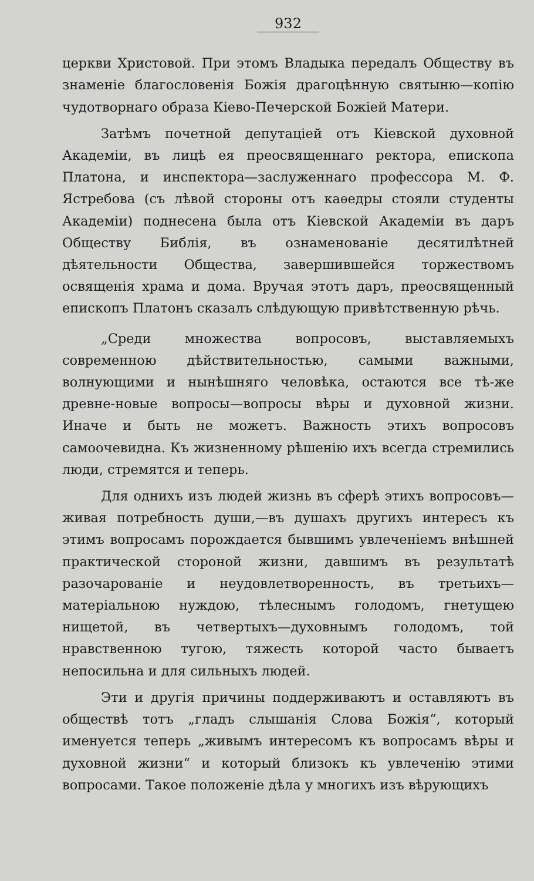932
церкви Христовой. При этомъ Владыка передалъ Обществу въ знаменіе благословенія Божія драгоцѣнную святыню—копію чудотворнаго образа Кіево-Печерской Божіей Матери.
Затѣмъ почетной депутаціей отъ Кіевской духовной Академіи, въ лицѣ ея преосвященнаго ректора, епископа Платона, и инспектора—заслуженнаго профессора М. Ф. Ястребова (съ лѣвой стороны отъ каѳедры стояли студенты Академіи) поднесена была отъ Кіевской Академіи въ даръ Обществу Библія, въ ознаменованіе десятилѣтней дѣятельности Общества, завершившейся торжествомъ освященія храма и дома. Вручая этотъ даръ, преосвященный епископъ Платонъ сказалъ слѣдующую привѣтственную рѣчь.
„Среди множества вопросовъ, выставляемыхъ современною дѣйствительностью, самыми важными, волнующими и нынѣшняго человѣка, остаются все тѣ-же древне-новые вопросы—вопросы вѣры и духовной жизни. Иначе и быть не можетъ. Важность этихъ вопросовъ самоочевидна. Къ жизненному рѣшенію ихъ всегда стремились люди, стремятся и теперь.
Для однихъ изъ людей жизнь въ сферѣ этихъ вопросовъ—живая потребность души,—въ душахъ другихъ интересъ къ этимъ вопросамъ порождается бывшимъ увлеченіемъ внѣшней практической стороной жизни, давшимъ въ результатѣ разочарованіе и неудовлетворенность, въ третьихъ—матеріальною нуждою, тѣлеснымъ голодомъ, гнетущею нищетой, въ четвертыхъ—духовнымъ голодомъ, той нравственною тугою, тяжесть которой часто бываетъ непосильна и для сильныхъ людей.
Эти и другія причины поддерживаютъ и оставляютъ въ обществѣ тотъ „гладъ слышанія Слова Божія“, который именуется теперь „живымъ интересомъ къ вопросамъ вѣры и духовной жизни“ и который близокъ къ увлеченію этими вопросами. Такое положеніе дѣла у многихъ изъ вѣрующихъ